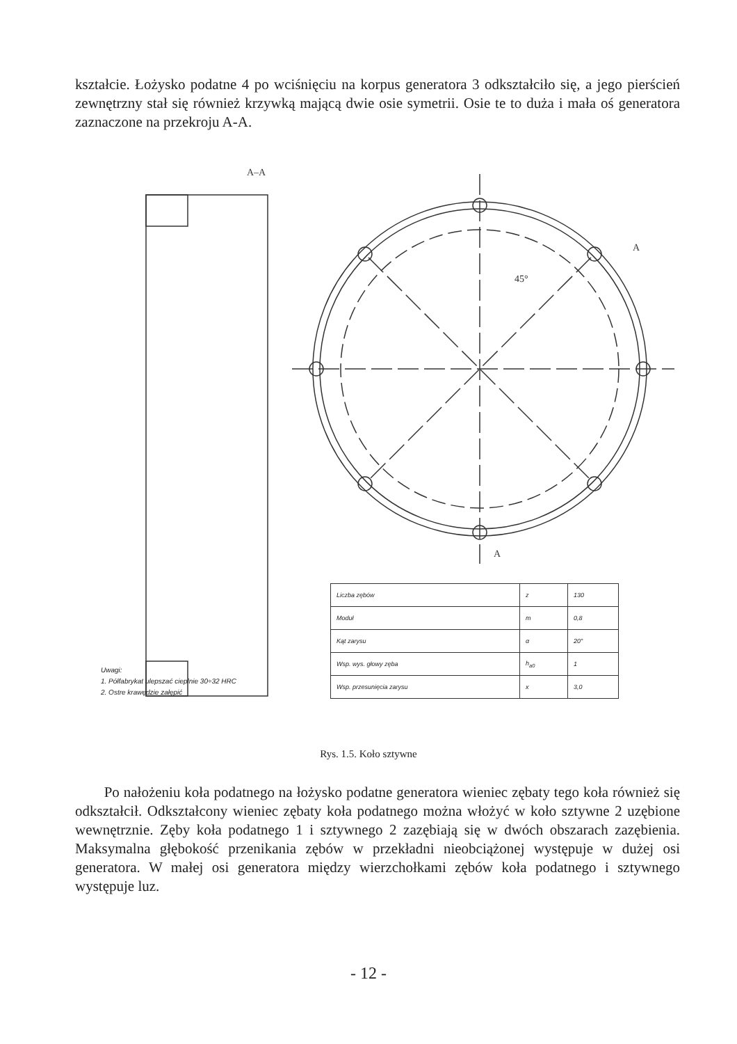kształcie. Łożysko podatne 4 po wciśnięciu na korpus generatora 3 odkształciło się, a jego pierścień zewnętrzny stał się również krzywką mającą dwie osie symetrii. Osie te to duża i mała oś generatora zaznaczone na przekroju A-A.
A–A
45°
A
A
| Liczba zębów | z | 130 |
| Moduł | m | 0,8 |
| Kąt zarysu | α | 20° |
| Wsp. wys. głowy zęba | h<sub>a0</sub> | 1 |
| Wsp. przesunięcia zarysu | x | 3,0 |
Uwagi:
1. Półfabrykat ulepszać cieplnie 30÷32 HRC
2. Ostre krawędzie załępić
Rys. 1.5. Koło sztywne
Po nałożeniu koła podatnego na łożysko podatne generatora wieniec zębaty tego koła również się odkształcił. Odkształcony wieniec zębaty koła podatnego można włożyć w koło sztywne 2 uzębione wewnętrznie. Zęby koła podatnego 1 i sztywnego 2 zazębiają się w dwóch obszarach zazębienia. Maksymalna głębokość przenikania zębów w przekładni nieobciążonej występuje w dużej osi generatora. W małej osi generatora między wierzchołkami zębów koła podatnego i sztywnego występuje luz.
- 12 -